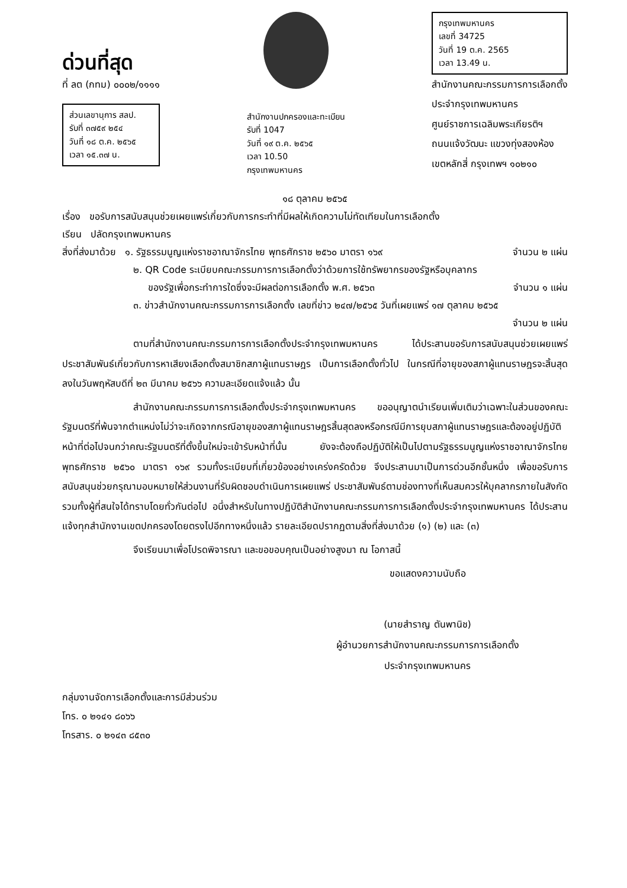ด่วนที่สุด
ที่ ลต (กทม) ๐๐๐๒/๑๑๑๑
ส่วนเลขานุการ สลป.
รับที่ ๓๗๕๙ ๒๕๔
วันที่ ๑๘ ต.ค. ๒๕๖๕
เวลา ๑๕.๓๗ น.
สำนักงานปกครองและทะเบียน
รับที่ 1047
วันที่ ๑๙ ต.ค. ๒๕๖๕
เวลา 10.50
กรุงเทพมหานคร
กรุงเทพมหานคร
เลขที่ 34725
วันที่ 19 ต.ค. 2565
เวลา 13.49 น.
สำนักงานคณะกรรมการการเลือกตั้ง
ประจำกรุงเทพมหานคร
ศูนย์ราชการเฉลิมพระเกียรติฯ
ถนนแจ้งวัฒนะ แขวงทุ่งสองห้อง
เขตหลักสี่ กรุงเทพฯ ๑๐๒๑๐
๑๘ ตุลาคม ๒๕๖๕
เรื่อง ขอรับการสนับสนุนช่วยเผยแพร่เกี่ยวกับการกระทำที่มีผลให้เกิดความไม่ทัดเทียมในการเลือกตั้ง
เรียน ปลัดกรุงเทพมหานคร
สิ่งที่ส่งมาด้วย ๑. รัฐธรรมนูญแห่งราชอาณาจักรไทย พุทธศักราช ๒๕๖๐ มาตรา ๑๖๙ จำนวน ๒ แผ่น
๒. QR Code ระเบียบคณะกรรมการการเลือกตั้งว่าด้วยการใช้ทรัพยากรของรัฐหรือบุคลากร
ของรัฐเพื่อกระทำการใดซึ่งจะมีผลต่อการเลือกตั้ง พ.ศ. ๒๕๖๓ จำนวน ๑ แผ่น
๓. ข่าวสำนักงานคณะกรรมการการเลือกตั้ง เลขที่ข่าว ๒๔๗/๒๕๖๕ วันที่เผยแพร่ ๑๗ ตุลาคม ๒๕๖๕
จำนวน ๒ แผ่น
ตามที่สำนักงานคณะกรรมการการเลือกตั้งประจำกรุงเทพมหานคร ได้ประสานขอรับการสนับสนุนช่วยเผยแพร่ ประชาสัมพันธ์เกี่ยวกับการหาเสียงเลือกตั้งสมาชิกสภาผู้แทนราษฎร เป็นการเลือกตั้งทั่วไป ในกรณีที่อายุของสภาผู้แทนราษฎรจะสิ้นสุดลงในวันพฤหัสบดีที่ ๒๓ มีนาคม ๒๕๖๖ ความละเอียดแจ้งแล้ว นั้น
สำนักงานคณะกรรมการการเลือกตั้งประจำกรุงเทพมหานคร ขออนุญาตนำเรียนเพิ่มเติมว่าเฉพาะในส่วนของคณะรัฐมนตรีที่พ้นจากตำแหน่งไม่ว่าจะเกิดจากกรณีอายุของสภาผู้แทนราษฎรสิ้นสุดลงหรือกรณีมีการยุบสภาผู้แทนราษฎรและต้องอยู่ปฏิบัติหน้าที่ต่อไปจนกว่าคณะรัฐมนตรีที่ตั้งขึ้นใหม่จะเข้ารับหน้าที่นั้น ยังจะต้องถือปฏิบัติให้เป็นไปตามรัฐธรรมนูญแห่งราชอาณาจักรไทย พุทธศักราช ๒๕๖๐ มาตรา ๑๖๙ รวมทั้งระเบียบที่เกี่ยวข้องอย่างเคร่งครัดด้วย จึงประสานมาเป็นการด่วนอีกชั้นหนึ่ง เพื่อขอรับการสนับสนุนช่วยกรุณามอบหมายให้ส่วนงานที่รับผิดชอบดำเนินการเผยแพร่ ประชาสัมพันธ์ตามช่องทางที่เห็นสมควรให้บุคลากรภายในสังกัด รวมทั้งผู้ที่สนใจได้ทราบโดยทั่วกันต่อไป อนึ่งสำหรับในทางปฏิบัติสำนักงานคณะกรรมการการเลือกตั้งประจำกรุงเทพมหานคร ได้ประสานแจ้งทุกสำนักงานเขตปกครองโดยตรงไปอีกทางหนึ่งแล้ว รายละเอียดปรากฏตามสิ่งที่ส่งมาด้วย (๑) (๒) และ (๓)
จึงเรียนมาเพื่อโปรดพิจารณา และขอขอบคุณเป็นอย่างสูงมา ณ โอกาสนี้
ขอแสดงความนับถือ
(นายสำราญ ตันพานิช)
ผู้อำนวยการสำนักงานคณะกรรมการการเลือกตั้ง
ประจำกรุงเทพมหานคร
กลุ่มงานจัดการเลือกตั้งและการมีส่วนร่วม
โทร. ๐ ๒๑๔๑ ๘๐๖๖
โทรสาร. ๐ ๒๑๔๓ ๘๕๓๐